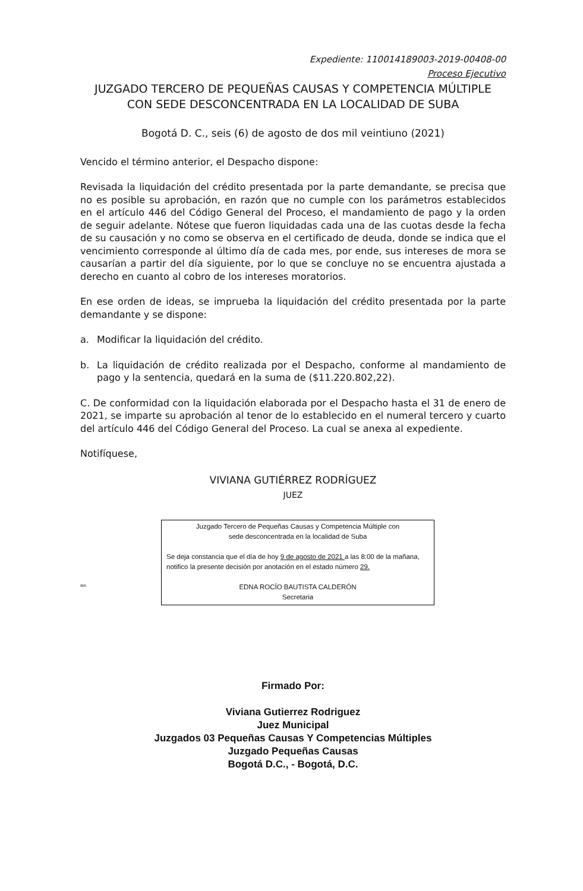Expediente: 110014189003-2019-00408-00
Proceso Ejecutivo
JUZGADO TERCERO DE PEQUEÑAS CAUSAS Y COMPETENCIA MÚLTIPLE
CON SEDE DESCONCENTRADA EN LA LOCALIDAD DE SUBA
Bogotá D. C., seis (6) de agosto de dos mil veintiuno (2021)
Vencido el término anterior, el Despacho dispone:
Revisada la liquidación del crédito presentada por la parte demandante, se precisa que no es posible su aprobación, en razón que no cumple con los parámetros establecidos en el artículo 446 del Código General del Proceso, el mandamiento de pago y la orden de seguir adelante. Nótese que fueron liquidadas cada una de las cuotas desde la fecha de su causación y no como se observa en el certificado de deuda, donde se indica que el vencimiento corresponde al último día de cada mes, por ende, sus intereses de mora se causarían a partir del día siguiente, por lo que se concluye no se encuentra ajustada a derecho en cuanto al cobro de los intereses moratorios.
En ese orden de ideas, se imprueba la liquidación del crédito presentada por la parte demandante y se dispone:
a. Modificar la liquidación del crédito.
b. La liquidación de crédito realizada por el Despacho, conforme al mandamiento de pago y la sentencia, quedará en la suma de ($11.220.802,22).
C. De conformidad con la liquidación elaborada por el Despacho hasta el 31 de enero de 2021, se imparte su aprobación al tenor de lo establecido en el numeral tercero y cuarto del artículo 446 del Código General del Proceso. La cual se anexa al expediente.
Notifíquese,
VIVIANA GUTIÉRREZ RODRÍGUEZ
JUEZ
IBR
Juzgado Tercero de Pequeñas Causas y Competencia Múltiple con
sede desconcentrada en la localidad de Suba
Se deja constancia que el día de hoy 9 de agosto de 2021 a las 8:00 de la mañana, notifico la presente decisión por anotación en el estado número 29.
EDNA ROCÍO BAUTISTA CALDERÓN
Secretaria
Firmado Por:
Viviana Gutierrez Rodriguez
Juez Municipal
Juzgados 03 Pequeñas Causas Y Competencias Múltiples
Juzgado Pequeñas Causas
Bogotá D.C., - Bogotá, D.C.